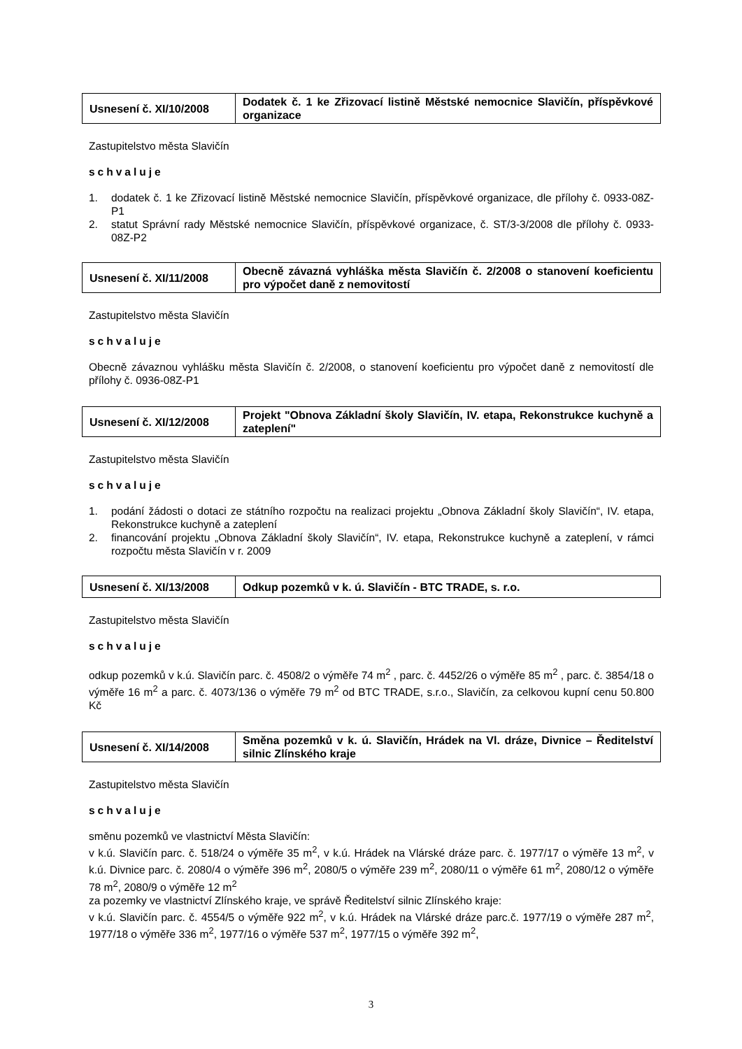| Usnesení č. XI/10/2008 | Dodatek č. 1 ke Zřizovací listině Městské nemocnice Slavičín, příspěvkové organizace |
Zastupitelstvo města Slavičín
schvaluje
1. dodatek č. 1 ke Zřizovací listině Městské nemocnice Slavičín, příspěvkové organizace, dle přílohy č. 0933-08Z-P1
2. statut Správní rady Městské nemocnice Slavičín, příspěvkové organizace, č. ST/3-3/2008 dle přílohy č. 0933-08Z-P2
| Usnesení č. XI/11/2008 | Obecně závazná vyhláška města Slavičín č. 2/2008 o stanovení koeficientu pro výpočet daně z nemovitostí |
Zastupitelstvo města Slavičín
schvaluje
Obecně závaznou vyhlášku města Slavičín č. 2/2008, o stanovení koeficientu pro výpočet daně z nemovitostí dle přílohy č. 0936-08Z-P1
| Usnesení č. XI/12/2008 | Projekt "Obnova Základní školy Slavičín, IV. etapa, Rekonstrukce kuchyně a zateplení" |
Zastupitelstvo města Slavičín
schvaluje
1. podání žádosti o dotaci ze státního rozpočtu na realizaci projektu „Obnova Základní školy Slavičín“, IV. etapa, Rekonstrukce kuchyně a zateplení
2. financování projektu „Obnova Základní školy Slavičín“, IV. etapa, Rekonstrukce kuchyně a zateplení, v rámci rozpočtu města Slavičín v r. 2009
| Usnesení č. XI/13/2008 | Odkup pozemků v k. ú. Slavičín - BTC TRADE, s. r.o. |
Zastupitelstvo města Slavičín
schvaluje
odkup pozemků v k.ú. Slavičín parc. č. 4508/2 o výměře 74 m<sup>2</sup> , parc. č. 4452/26 o výměře 85 m<sup>2</sup> , parc. č. 3854/18 o výměře 16 m<sup>2</sup> a parc. č. 4073/136 o výměře 79 m<sup>2</sup> od BTC TRADE, s.r.o., Slavičín, za celkovou kupní cenu 50.800 Kč
| Usnesení č. XI/14/2008 | Směna pozemků v k. ú. Slavičín, Hrádek na Vl. dráze, Divnice – Ředitelství silnic Zlínského kraje |
Zastupitelstvo města Slavičín
schvaluje
směnu pozemků ve vlastnictví Města Slavičín:
v k.ú. Slavičín parc. č. 518/24 o výměře 35 m<sup>2</sup>, v k.ú. Hrádek na Vlárské dráze parc. č. 1977/17 o výměře 13 m<sup>2</sup>, v k.ú. Divnice parc. č. 2080/4 o výměře 396 m<sup>2</sup>, 2080/5 o výměře 239 m<sup>2</sup>, 2080/11 o výměře 61 m<sup>2</sup>, 2080/12 o výměře 78 m<sup>2</sup>, 2080/9 o výměře 12 m<sup>2</sup>
za pozemky ve vlastnictví Zlínského kraje, ve správě Ředitelství silnic Zlínského kraje:
v k.ú. Slavičín parc. č. 4554/5 o výměře 922 m<sup>2</sup>, v k.ú. Hrádek na Vlárské dráze parc.č. 1977/19 o výměře 287 m<sup>2</sup>, 1977/18 o výměře 336 m<sup>2</sup>, 1977/16 o výměře 537 m<sup>2</sup>, 1977/15 o výměře 392 m<sup>2</sup>,
3